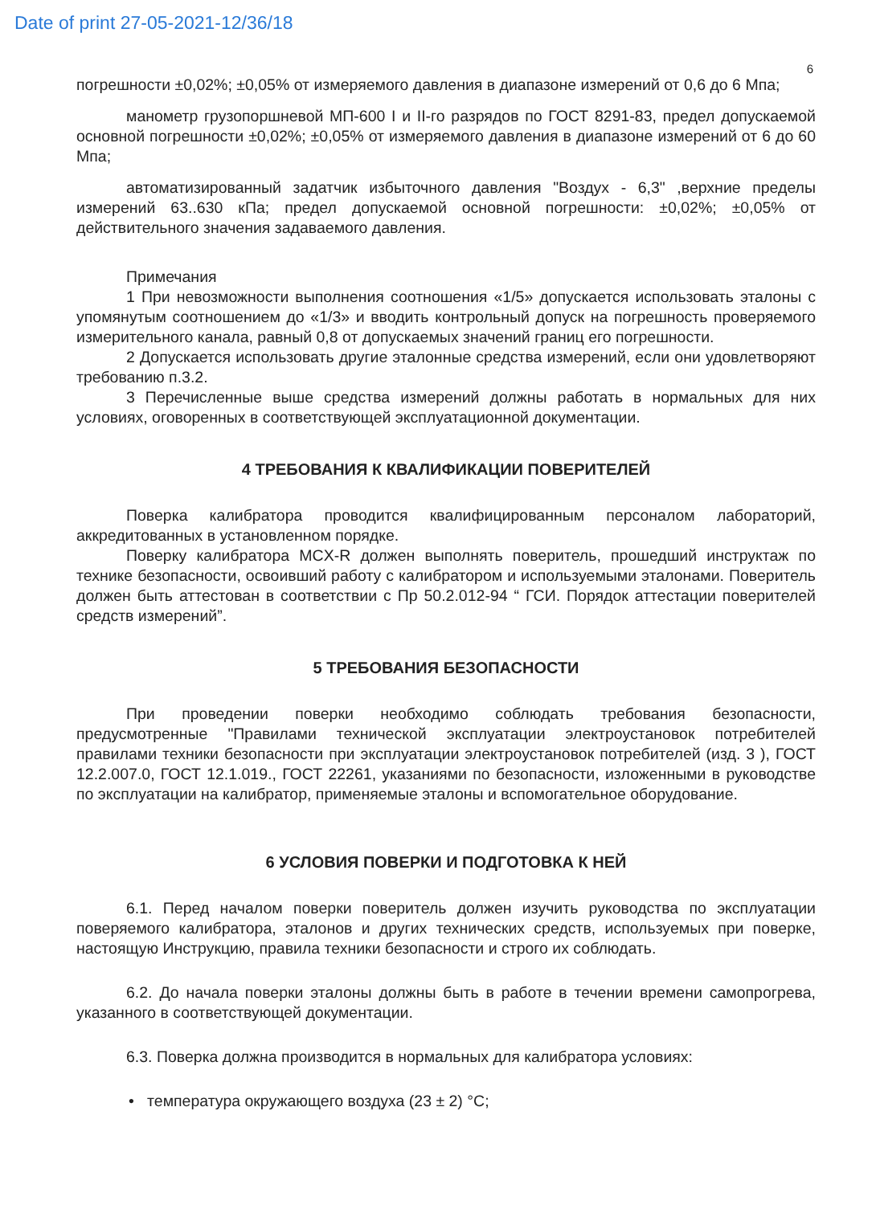Date of print 27-05-2021-12/36/18
6
погрешности ±0,02%; ±0,05% от измеряемого давления в диапазоне измерений от 0,6 до 6 Мпа;
манометр грузопоршневой МП-600 I и II-го разрядов по ГОСТ 8291-83, предел допускаемой основной погрешности ±0,02%; ±0,05% от измеряемого давления в диапазоне измерений от 6 до 60 Мпа;
автоматизированный задатчик избыточного давления "Воздух - 6,3" ,верхние пределы измерений 63..630 кПа; предел допускаемой основной погрешности: ±0,02%; ±0,05% от действительного значения задаваемого давления.
Примечания
1 При невозможности выполнения соотношения «1/5» допускается использовать эталоны с упомянутым соотношением до «1/3» и вводить контрольный допуск на погрешность проверяемого измерительного канала, равный 0,8 от допускаемых значений границ его погрешности.
2 Допускается использовать другие эталонные средства измерений, если они удовлетворяют требованию п.3.2.
3 Перечисленные выше средства измерений должны работать в нормальных для них условиях, оговоренных в соответствующей эксплуатационной документации.
4 ТРЕБОВАНИЯ К КВАЛИФИКАЦИИ ПОВЕРИТЕЛЕЙ
Поверка калибратора проводится квалифицированным персоналом лабораторий, аккредитованных в установленном порядке.
Поверку калибратора MCX-R должен выполнять поверитель, прошедший инструктаж по технике безопасности, освоивший работу с калибратором и используемыми эталонами. Поверитель должен быть аттестован в соответствии с Пр 50.2.012-94 “ ГСИ. Порядок аттестации поверителей средств измерений”.
5 ТРЕБОВАНИЯ БЕЗОПАСНОСТИ
При проведении поверки необходимо соблюдать требования безопасности, предусмотренные "Правилами технической эксплуатации электроустановок потребителей правилами техники безопасности при эксплуатации электроустановок потребителей (изд. 3 ), ГОСТ 12.2.007.0, ГОСТ 12.1.019., ГОСТ 22261, указаниями по безопасности, изложенными в руководстве по эксплуатации на калибратор, применяемые эталоны и вспомогательное оборудование.
6 УСЛОВИЯ ПОВЕРКИ И ПОДГОТОВКА К НЕЙ
6.1. Перед началом поверки поверитель должен изучить руководства по эксплуатации поверяемого калибратора, эталонов и других технических средств, используемых при поверке, настоящую Инструкцию, правила техники безопасности и строго их соблюдать.
6.2. До начала поверки эталоны должны быть в работе в течении времени самопрогрева, указанного в соответствующей документации.
6.3. Поверка должна производится в нормальных для калибратора условиях:
• температура окружающего воздуха (23 ± 2) °С;